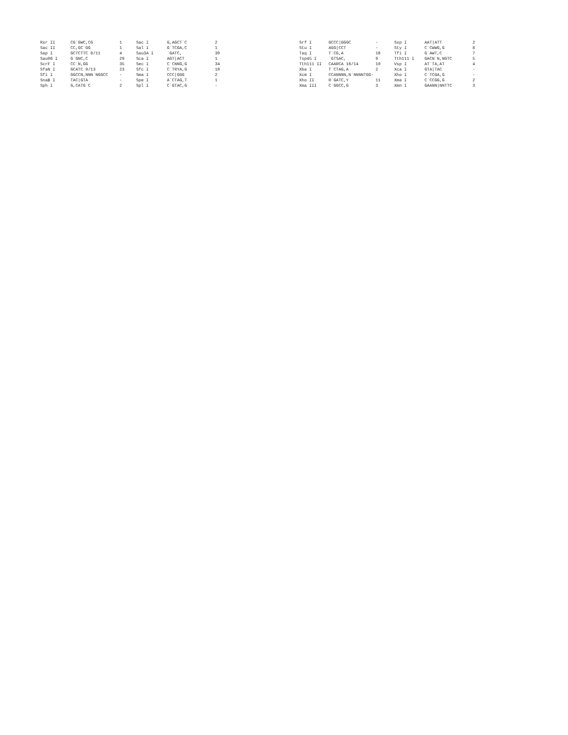| Rsr II | CG`GWC,CG | 1 | Sac I | G,AGCT`C | 2 |
| Sac II | CC,GC`GG | 1 | Sal I | G`TCGA,C | 1 |
| Sap I | GCTCTTC 8/11 | 4 | Sau3A I | `GATC, | 30 |
| Sau96 I | G`GNC,C | 29 | Sca I | AGT/ACT | 1 |
| ScrF I | CC`N,GG | 35 | Sec I | C`CNNG,G | 34 |
| SfaN I | GCATC 9/13 | 23 | Sfc I | C`TRYA,G | 10 |
| Sfi I | GGCCN,NNN`NGGCC | - | Sma I | CCC/GGG | 2 |
| SnaB I | TAC/GTA | - | Spe I | A`CTAG,T | 1 |
| Sph I | G,CATG`C | 2 | Spl I | C`GTAC,G | - |
| Srf I | GCCC/GGGC | - | Ssp I | AAT/ATT | 2 |
| Stu I | AGG/CCT | - | Sty I | C`CWWG,G | 8 |
| Taq I | T`CG,A | 16 | Tfi I | G`AWT,C | 7 |
| Tsp45 I | `GTSAC, | 9 | Tth111 I | GACN`N,NGTC | 5 |
| Tth111 II | CAARCA 16/14 | 10 | Vsp I | AT`TA,AT | 4 |
| Xba I | T`CTAG,A | 2 | Xca I | GTA/TAC | - |
| Xcm I | CCANNNN,N`NNNNTGG- | | Xho I | C`TCGA,G | - |
| Xho II | R`GATC,Y | 11 | Xma I | C`CCGG,G | 2 |
| Xma III | C`GGCC,G | 3 | Xmn I | GAANN/NNTTC | 3 |